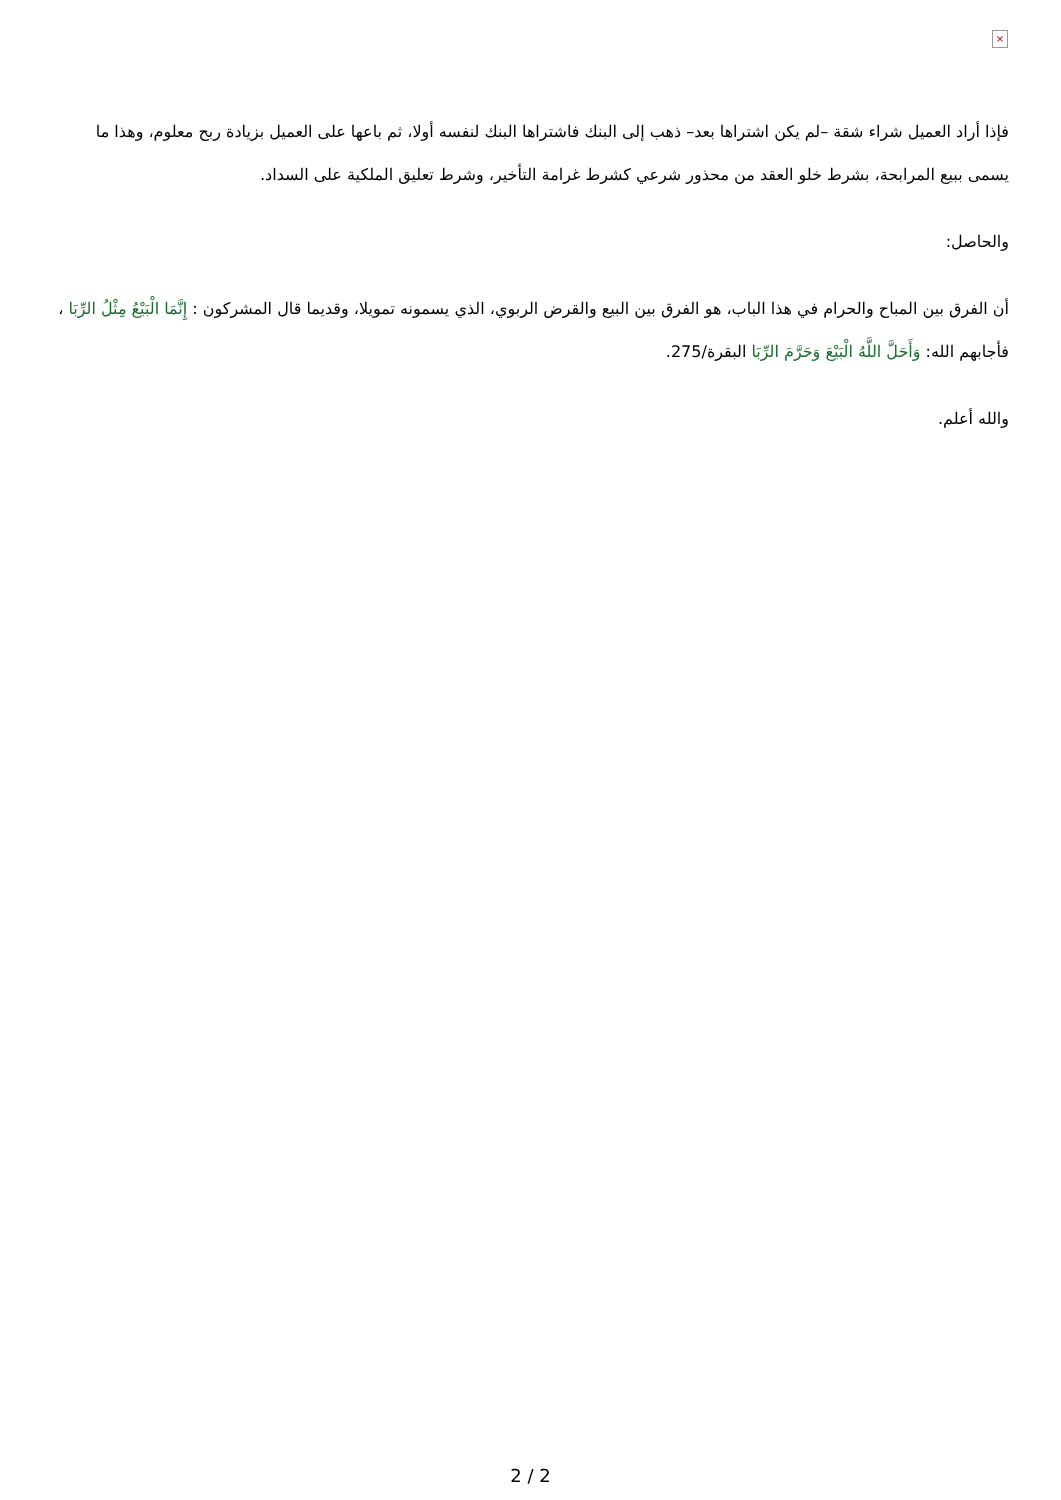×
فإذا أراد العميل شراء شقة –لم يكن اشتراها بعد– ذهب إلى البنك فاشتراها البنك لنفسه أولا، ثم باعها على العميل بزيادة ربح معلوم، وهذا ما يسمى ببيع المرابحة، بشرط خلو العقد من محذور شرعي كشرط غرامة التأخير، وشرط تعليق الملكية على السداد.
والحاصل:
أن الفرق بين المباح والحرام في هذا الباب، هو الفرق بين البيع والقرض الربوي، الذي يسمونه تمويلا، وقديما قال المشركون : إِنَّمَا الْبَيْعُ مِثْلُ الرِّبَا ، فأجابهم الله: وَأَحَلَّ اللَّهُ الْبَيْعَ وَحَرَّمَ الرِّبَا البقرة/275.
والله أعلم.
2 / 2